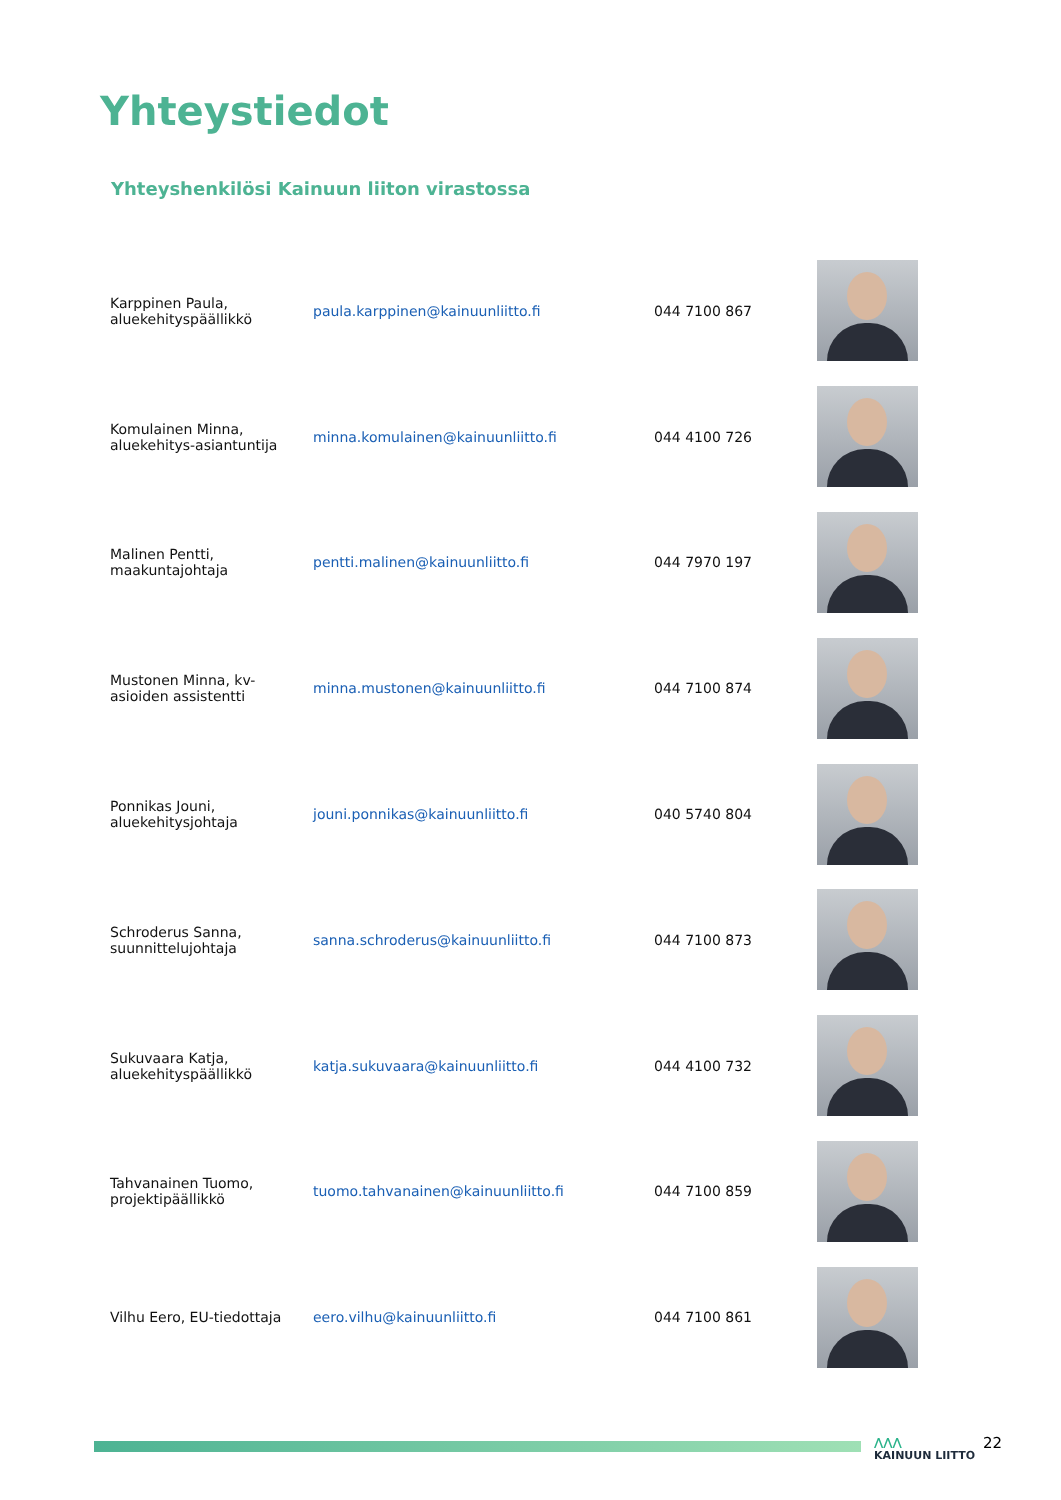Yhteystiedot
Yhteyshenkilösi Kainuun liiton virastossa
| Karppinen Paula, aluekehityspäällikkö | paula.karppinen@kainuunliitto.fi | 044 7100 867 | |
| Komulainen Minna, aluekehitys-asiantuntija | minna.komulainen@kainuunliitto.fi | 044 4100 726 | |
| Malinen Pentti, maakuntajohtaja | pentti.malinen@kainuunliitto.fi | 044 7970 197 | |
| Mustonen Minna, kv-asioiden assistentti | minna.mustonen@kainuunliitto.fi | 044 7100 874 | |
| Ponnikas Jouni, aluekehitysjohtaja | jouni.ponnikas@kainuunliitto.fi | 040 5740 804 | |
| Schroderus Sanna, suunnittelujohtaja | sanna.schroderus@kainuunliitto.fi | 044 7100 873 | |
| Sukuvaara Katja, aluekehityspäällikkö | katja.sukuvaara@kainuunliitto.fi | 044 4100 732 | |
| Tahvanainen Tuomo, projektipäällikkö | tuomo.tahvanainen@kainuunliitto.fi | 044 7100 859 | |
| Vilhu Eero, EU-tiedottaja | eero.vilhu@kainuunliitto.fi | 044 7100 861 | |
⋀⋀⋀
KAINUUN LIITTO
22